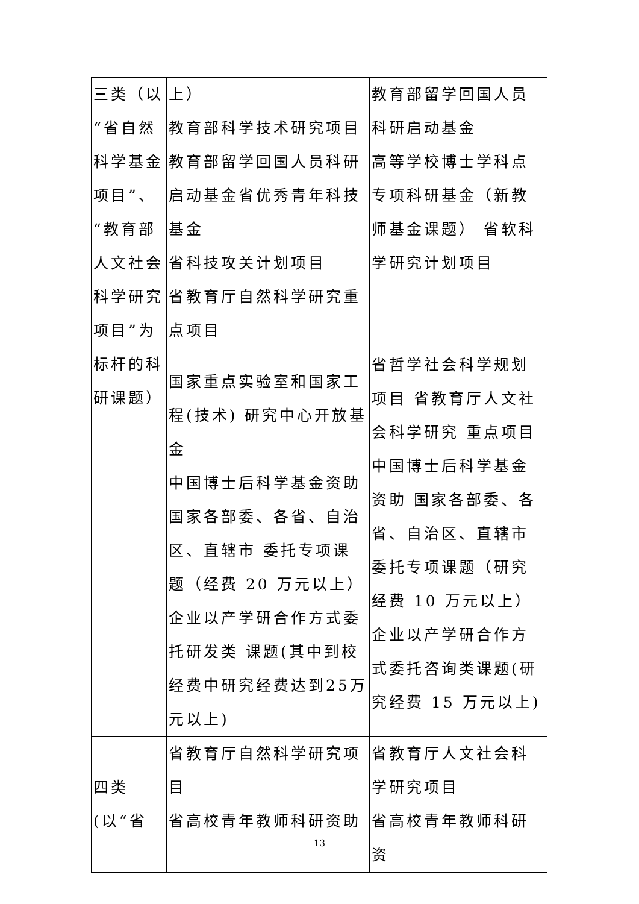| 三类（以“省自然科学基金项目”、“教育部人文社会科学研究项目”为标杆的科研课题） | 上） 教育部科学技术研究项目 教育部留学回国人员科研启动基金省优秀青年科技基金 省科技攻关计划项目 省教育厅自然科学研究重点项目 | 教育部留学回国人员科研启动基金 高等学校博士学科点专项科研基金（新教师基金课题） 省软科学研究计划项目 |
| | 国家重点实验室和国家工程(技术) 研究中心开放基金 中国博士后科学基金资助 国家各部委、各省、自治区、直辖市 委托专项课题（经费 20 万元以上）企业以产学研合作方式委托研发类 课题(其中到校经费中研究经费达到25万元以上) | 省哲学社会科学规划项目 省教育厅人文社会科学研究 重点项目中国博士后科学基金资助 国家各部委、各省、自治区、直辖市委托专项课题（研究经费 10 万元以上） 企业以产学研合作方式委托咨询类课题(研究经费 15 万元以上) |
| 四类 (以“省 | 省教育厅自然科学研究项目 省高校青年教师科研资助 | 省教育厅人文社会科学研究项目 省高校青年教师科研资 |
13